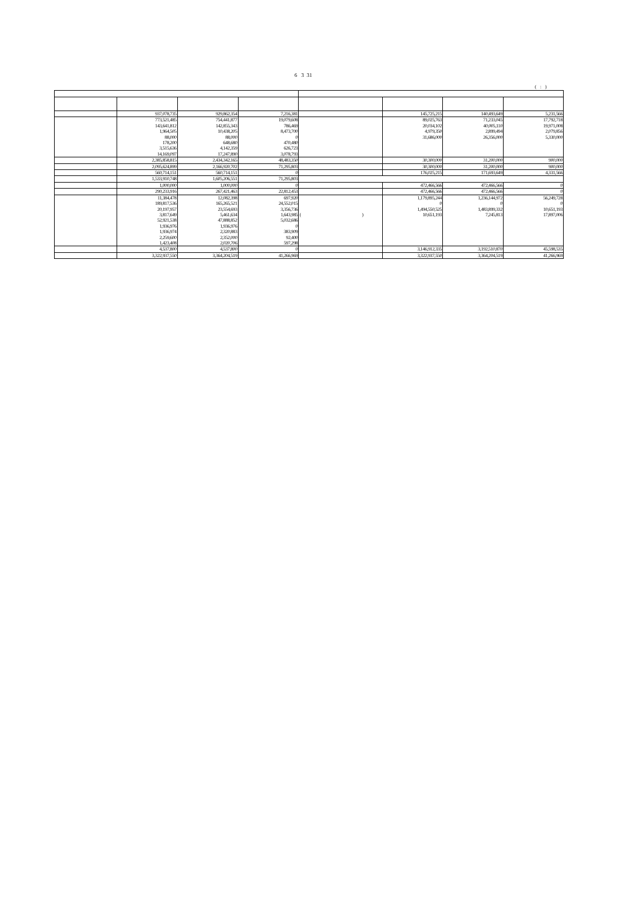6 3 31
( : )
| | 937,078,735 | 929,862,354 | 7,216,381 | | 145,725,215 | 140,493,649 | 5,231,566 |
| | 773,521,485 | 754,441,877 | 19,079,608 | | 89,025,763 | 71,233,045 | 17,792,718 |
| | 143,641,812 | 142,855,343 | 786,469 | | 20,034,102 | 40,005,110 | 19,971,008 |
| | 1,964,505 | 10,438,205 | 8,473,700 | | 4,979,350 | 2,899,494 | 2,079,856 |
| | 88,000 | 88,000 | 0 | | 31,686,000 | 26,356,000 | 5,330,000 |
| | 178,200 | 648,680 | 470,480 | | | | |
| | 3,515,636 | 4,142,359 | 626,723 | | | | |
| | 14,169,097 | 17,247,890 | 3,078,793 | | | | |
| | 2,385,858,815 | 2,434,342,165 | 48,483,350 | | 30,300,000 | 31,200,000 | 900,000 |
| | 2,095,624,899 | 2,166,920,702 | 71,295,803 | | 30,300,000 | 31,200,000 | 900,000 |
| | 560,714,151 | 560,714,151 | 0 | | 176,025,215 | 171,693,649 | 4,331,566 |
| | 1,533,910,748 | 1,605,206,551 | 71,295,803 | | | | |
| | 1,000,000 | 1,000,000 | 0 | | 472,466,566 | 472,466,566 | 0 |
| | 290,233,916 | 267,421,463 | 22,812,453 | | 472,466,566 | 472,466,566 | 0 |
| | 11,384,478 | 12,082,398 | 697,920 | | 1,179,895,244 | 1,236,144,972 | 56,249,728 |
| | 189,817,536 | 165,265,521 | 24,552,015 | | 0 | 0 | 0 |
| | 20,197,957 | 23,554,693 | 3,356,736 | | 1,494,550,525 | 1,483,899,332 | 10,651,193 |
| | 3,817,649 | 5,461,634 | 1,643,985 | ( ) | 10,651,193 | 7,245,813 | 17,897,006 |
| | 52,921,538 | 47,888,852 | 5,032,686 | | | | |
| | 1,936,976 | 1,936,976 | 0 | | | | |
| | 1,936,974 | 2,320,883 | 383,909 | | | | |
| | 2,259,600 | 2,352,000 | 92,400 | | | | |
| | 1,423,408 | 2,020,706 | 597,298 | | | | |
| | 4,537,800 | 4,537,800 | 0 | | 3,146,912,335 | 3,192,510,870 | 45,598,535 |
| | 3,322,937,550 | 3,364,204,519 | 41,266,969 | | 3,322,937,550 | 3,364,204,519 | 41,266,969 |